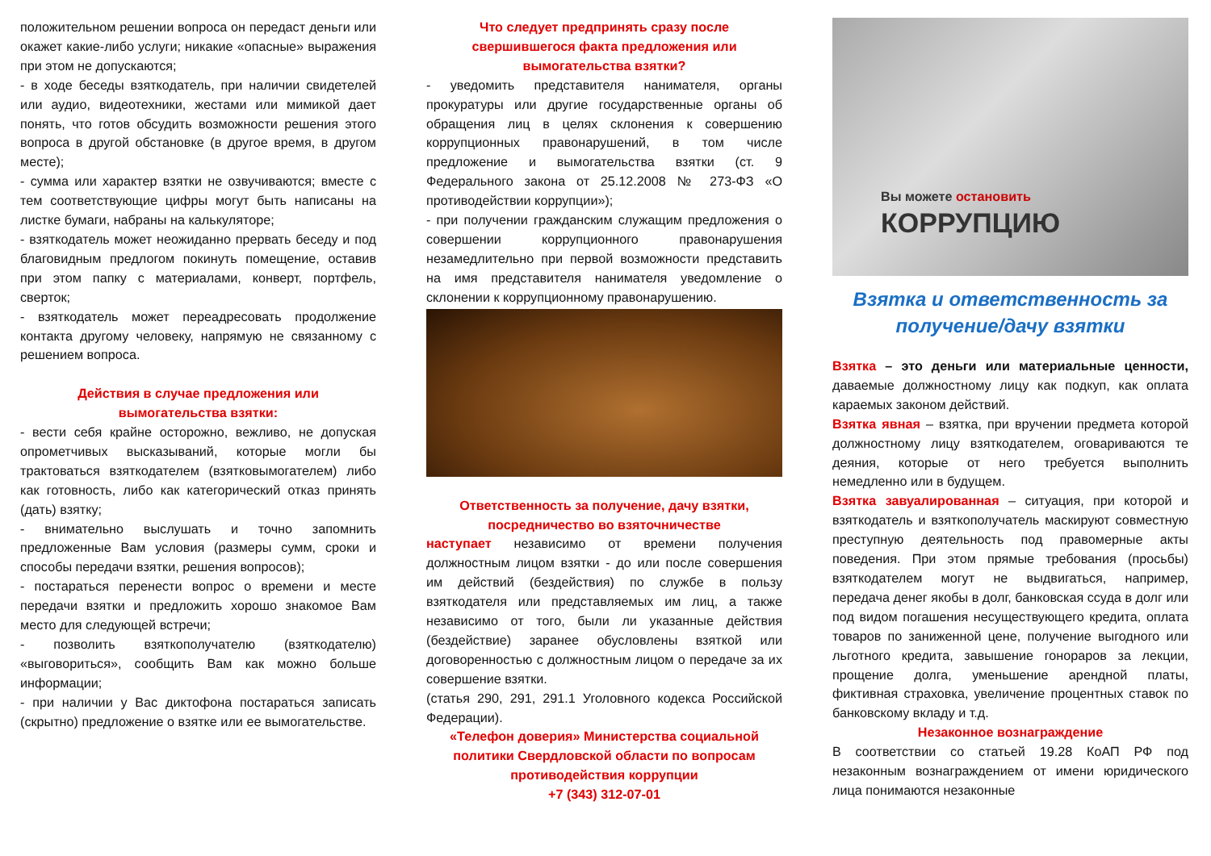положительном решении вопроса он передаст деньги или окажет какие-либо услуги; никакие «опасные» выражения при этом не допускаются;
- в ходе беседы взяткодатель, при наличии свидетелей или аудио, видеотехники, жестами или мимикой дает понять, что готов обсудить возможности решения этого вопроса в другой обстановке (в другое время, в другом месте);
- сумма или характер взятки не озвучиваются; вместе с тем соответствующие цифры могут быть написаны на листке бумаги, набраны на калькуляторе;
- взяткодатель может неожиданно прервать беседу и под благовидным предлогом покинуть помещение, оставив при этом папку с материалами, конверт, портфель, сверток;
- взяткодатель может переадресовать продолжение контакта другому человеку, напрямую не связанному с решением вопроса.
Действия в случае предложения или
вымогательства взятки:
- вести себя крайне осторожно, вежливо, не допуская опрометчивых высказываний, которые могли бы трактоваться взяткодателем (взятковымогателем) либо как готовность, либо как категорический отказ принять (дать) взятку;
- внимательно выслушать и точно запомнить предложенные Вам условия (размеры сумм, сроки и способы передачи взятки, решения вопросов);
- постараться перенести вопрос о времени и месте передачи взятки и предложить хорошо знакомое Вам место для следующей встречи;
- позволить взяткополучателю (взяткодателю) «выговориться», сообщить Вам как можно больше информации;
- при наличии у Вас диктофона постараться записать (скрытно) предложение о взятке или ее вымогательстве.
Что следует предпринять сразу после свершившегося факта предложения или вымогательства взятки?
- уведомить представителя нанимателя, органы прокуратуры или другие государственные органы об обращения лиц в целях склонения к совершению коррупционных правонарушений, в том числе предложение и вымогательства взятки (ст. 9 Федерального закона от 25.12.2008 № 273-ФЗ «О противодействии коррупции»);
- при получении гражданским служащим предложения о совершении коррупционного правонарушения незамедлительно при первой возможности представить на имя представителя нанимателя уведомление о склонении к коррупционному правонарушению.
Ответственность за получение, дачу взятки, посредничество во взяточничестве
наступает независимо от времени получения должностным лицом взятки - до или после совершения им действий (бездействия) по службе в пользу взяткодателя или представляемых им лиц, а также независимо от того, были ли указанные действия (бездействие) заранее обусловлены взяткой или договоренностью с должностным лицом о передаче за их совершение взятки.
(статья 290, 291, 291.1 Уголовного кодекса Российской Федерации).
«Телефон доверия» Министерства социальной политики Свердловской области по вопросам противодействия коррупции
+7 (343) 312-07-01
Вы можете остановить
КОРРУПЦИЮ
Взятка и ответственность за получение/дачу взятки
Взятка – это деньги или материальные ценности, даваемые должностному лицу как подкуп, как оплата караемых законом действий.
Взятка явная – взятка, при вручении предмета которой должностному лицу взяткодателем, оговариваются те деяния, которые от него требуется выполнить немедленно или в будущем.
Взятка завуалированная – ситуация, при которой и взяткодатель и взяткополучатель маскируют совместную преступную деятельность под правомерные акты поведения. При этом прямые требования (просьбы) взяткодателем могут не выдвигаться, например, передача денег якобы в долг, банковская ссуда в долг или под видом погашения несуществующего кредита, оплата товаров по заниженной цене, получение выгодного или льготного кредита, завышение гонораров за лекции, прощение долга, уменьшение арендной платы, фиктивная страховка, увеличение процентных ставок по банковскому вкладу и т.д.
Незаконное вознаграждение
В соответствии со статьей 19.28 КоАП РФ под незаконным вознаграждением от имени юридического лица понимаются незаконные